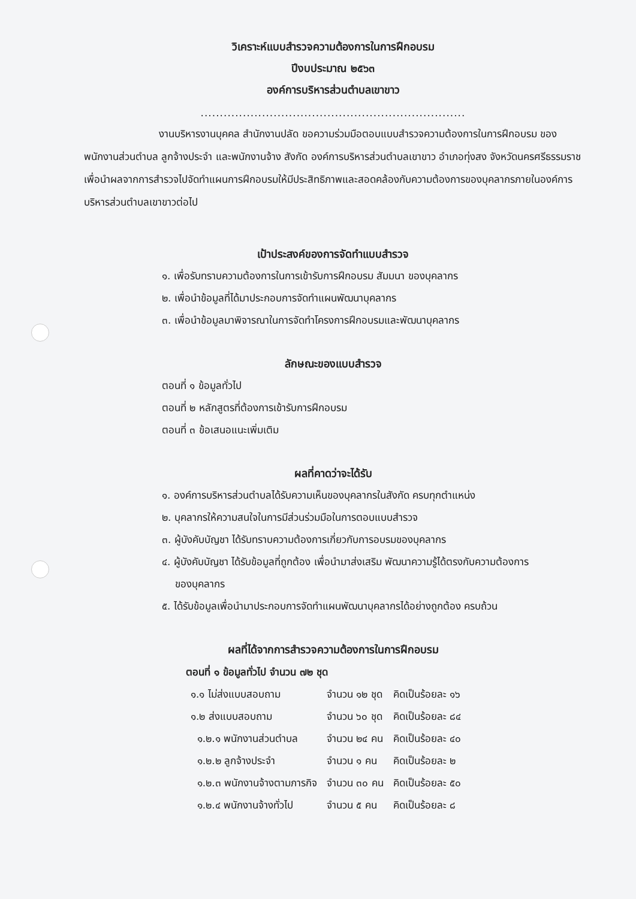วิเคราะห์แบบสำรวจความต้องการในการฝึกอบรม
ปีงบประมาณ ๒๕๖๓
องค์การบริหารส่วนตำบลเขาขาว
.....................................................................
งานบริหารงานบุคคล สำนักงานปลัด ขอความร่วมมือตอบแบบสำรวจความต้องการในการฝึกอบรม ของพนักงานส่วนตำบล ลูกจ้างประจำ และพนักงานจ้าง สังกัด องค์การบริหารส่วนตำบลเขาขาว อำเภอทุ่งสง จังหวัดนครศรีธรรมราช เพื่อนำผลจากการสำรวจไปจัดทำแผนการฝึกอบรมให้มีประสิทธิภาพและสอดคล้องกับความต้องการของบุคลากรภายในองค์การบริหารส่วนตำบลเขาขาวต่อไป
เป้าประสงค์ของการจัดทำแบบสำรวจ
๑. เพื่อรับทราบความต้องการในการเข้ารับการฝึกอบรม สัมมนา ของบุคลากร
๒. เพื่อนำข้อมูลที่ได้มาประกอบการจัดทำแผนพัฒนาบุคลากร
๓. เพื่อนำข้อมูลมาพิจารณาในการจัดทำโครงการฝึกอบรมและพัฒนาบุคลากร
ลักษณะของแบบสำรวจ
ตอนที่ ๑ ข้อมูลทั่วไป
ตอนที่ ๒ หลักสูตรที่ต้องการเข้ารับการฝึกอบรม
ตอนที่ ๓ ข้อเสนอแนะเพิ่มเติม
ผลที่คาดว่าจะได้รับ
๑. องค์การบริหารส่วนตำบลได้รับความเห็นของบุคลากรในสังกัด ครบทุกตำแหน่ง
๒. บุคลากรให้ความสนใจในการมีส่วนร่วมมือในการตอบแบบสำรวจ
๓. ผู้บังคับบัญชา ได้รับทราบความต้องการเกี่ยวกับการอบรมของบุคลากร
๔. ผู้บังคับบัญชา ได้รับข้อมูลที่ถูกต้อง เพื่อนำมาส่งเสริม พัฒนาความรู้ได้ตรงกับความต้องการ
ของบุคลากร
๕. ได้รับข้อมูลเพื่อนำมาประกอบการจัดทำแผนพัฒนาบุคลากรได้อย่างถูกต้อง ครบถ้วน
ผลที่ได้จากการสำรวจความต้องการในการฝึกอบรม
ตอนที่ ๑ ข้อมูลทั่วไป จำนวน ๗๒ ชุด
| ๑.๑ ไม่ส่งแบบสอบถาม | จำนวน ๑๒ ชุด | คิดเป็นร้อยละ ๑๖ |
| ๑.๒ ส่งแบบสอบถาม | จำนวน ๖๐ ชุด | คิดเป็นร้อยละ ๘๔ |
| ๑.๒.๑ พนักงานส่วนตำบล | จำนวน ๒๔ คน | คิดเป็นร้อยละ ๔๐ |
| ๑.๒.๒ ลูกจ้างประจำ | จำนวน ๑ คน | คิดเป็นร้อยละ ๒ |
| ๑.๒.๓ พนักงานจ้างตามภารกิจ | จำนวน ๓๐ คน | คิดเป็นร้อยละ ๕๐ |
| ๑.๒.๔ พนักงานจ้างทั่วไป | จำนวน ๕ คน | คิดเป็นร้อยละ ๘ |